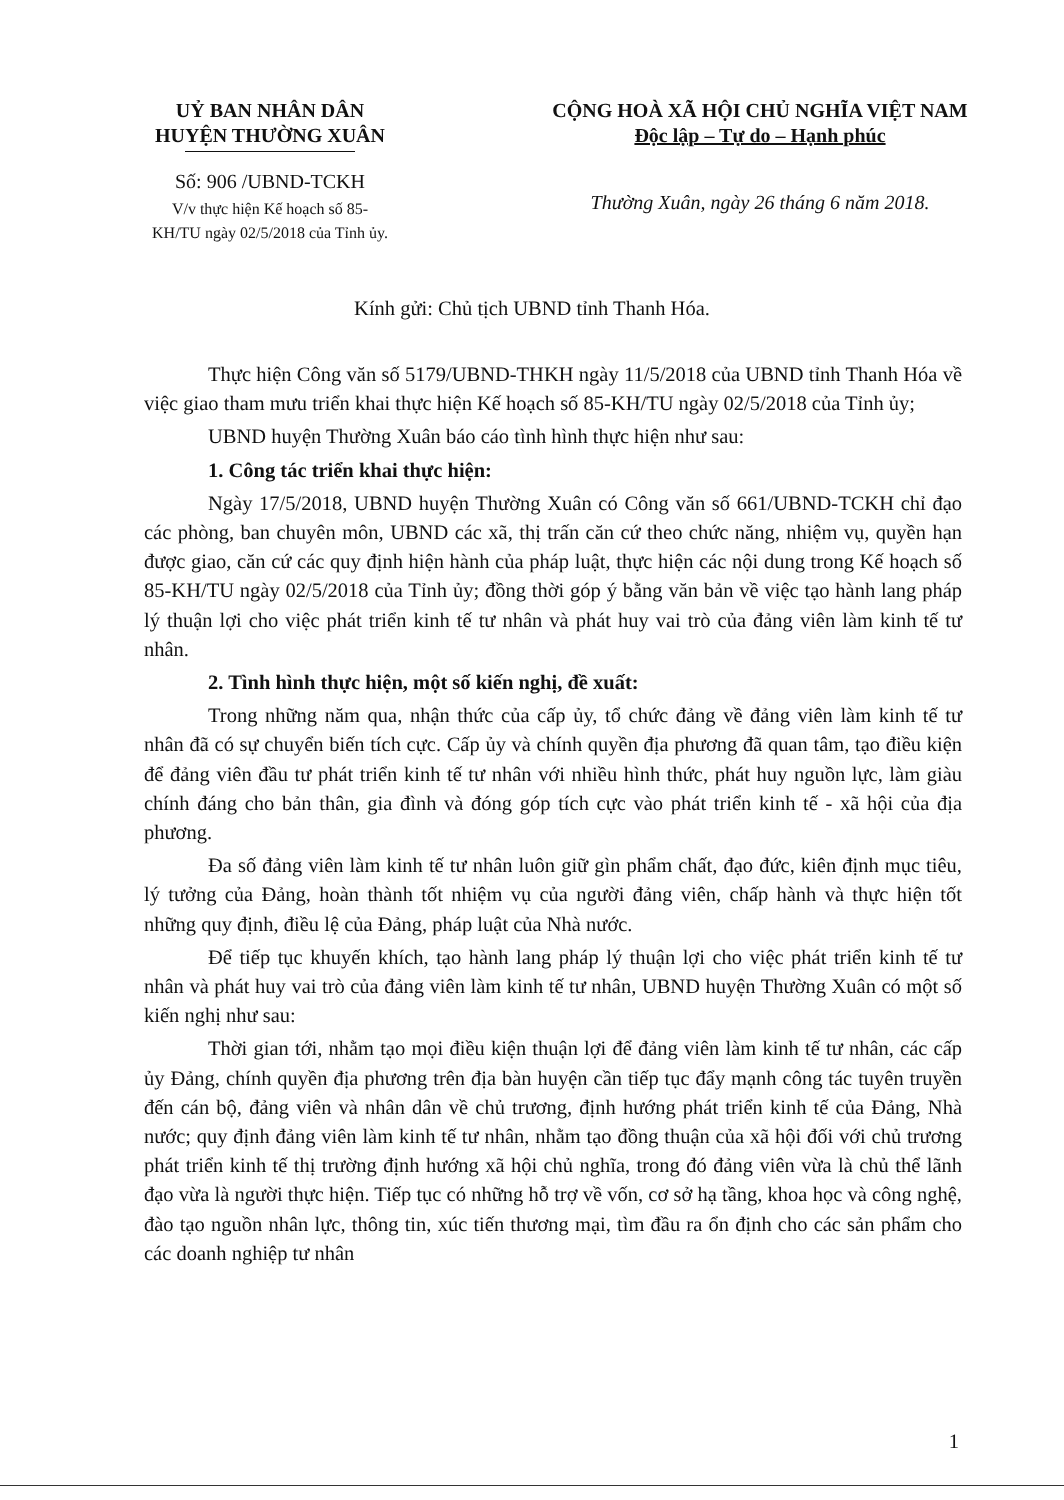UỶ BAN NHÂN DÂN
HUYỆN THƯỜNG XUÂN
Số: 906 /UBND-TCKH
V/v thực hiện Kế hoạch số 85-
KH/TU ngày 02/5/2018 của Tỉnh ủy.
CỘNG HOÀ XÃ HỘI CHỦ NGHĨA VIỆT NAM
Độc lập – Tự do – Hạnh phúc
Thường Xuân, ngày 26 tháng 6 năm 2018.
Kính gửi: Chủ tịch UBND tỉnh Thanh Hóa.
Thực hiện Công văn số 5179/UBND-THKH ngày 11/5/2018 của UBND tỉnh Thanh Hóa về việc giao tham mưu triển khai thực hiện Kế hoạch số 85-KH/TU ngày 02/5/2018 của Tỉnh ủy;
UBND huyện Thường Xuân báo cáo tình hình thực hiện như sau:
1. Công tác triển khai thực hiện:
Ngày 17/5/2018, UBND huyện Thường Xuân có Công văn số 661/UBND-TCKH chỉ đạo các phòng, ban chuyên môn, UBND các xã, thị trấn căn cứ theo chức năng, nhiệm vụ, quyền hạn được giao, căn cứ các quy định hiện hành của pháp luật, thực hiện các nội dung trong Kế hoạch số 85-KH/TU ngày 02/5/2018 của Tỉnh ủy; đồng thời góp ý bằng văn bản về việc tạo hành lang pháp lý thuận lợi cho việc phát triển kinh tế tư nhân và phát huy vai trò của đảng viên làm kinh tế tư nhân.
2. Tình hình thực hiện, một số kiến nghị, đề xuất:
Trong những năm qua, nhận thức của cấp ủy, tổ chức đảng về đảng viên làm kinh tế tư nhân đã có sự chuyển biến tích cực. Cấp ủy và chính quyền địa phương đã quan tâm, tạo điều kiện để đảng viên đầu tư phát triển kinh tế tư nhân với nhiều hình thức, phát huy nguồn lực, làm giàu chính đáng cho bản thân, gia đình và đóng góp tích cực vào phát triển kinh tế - xã hội của địa phương.
Đa số đảng viên làm kinh tế tư nhân luôn giữ gìn phẩm chất, đạo đức, kiên định mục tiêu, lý tưởng của Đảng, hoàn thành tốt nhiệm vụ của người đảng viên, chấp hành và thực hiện tốt những quy định, điều lệ của Đảng, pháp luật của Nhà nước.
Để tiếp tục khuyến khích, tạo hành lang pháp lý thuận lợi cho việc phát triển kinh tế tư nhân và phát huy vai trò của đảng viên làm kinh tế tư nhân, UBND huyện Thường Xuân có một số kiến nghị như sau:
Thời gian tới, nhằm tạo mọi điều kiện thuận lợi để đảng viên làm kinh tế tư nhân, các cấp ủy Đảng, chính quyền địa phương trên địa bàn huyện cần tiếp tục đẩy mạnh công tác tuyên truyền đến cán bộ, đảng viên và nhân dân về chủ trương, định hướng phát triển kinh tế của Đảng, Nhà nước; quy định đảng viên làm kinh tế tư nhân, nhằm tạo đồng thuận của xã hội đối với chủ trương phát triển kinh tế thị trường định hướng xã hội chủ nghĩa, trong đó đảng viên vừa là chủ thể lãnh đạo vừa là người thực hiện. Tiếp tục có những hỗ trợ về vốn, cơ sở hạ tầng, khoa học và công nghệ, đào tạo nguồn nhân lực, thông tin, xúc tiến thương mại, tìm đầu ra ổn định cho các sản phẩm cho các doanh nghiệp tư nhân
1